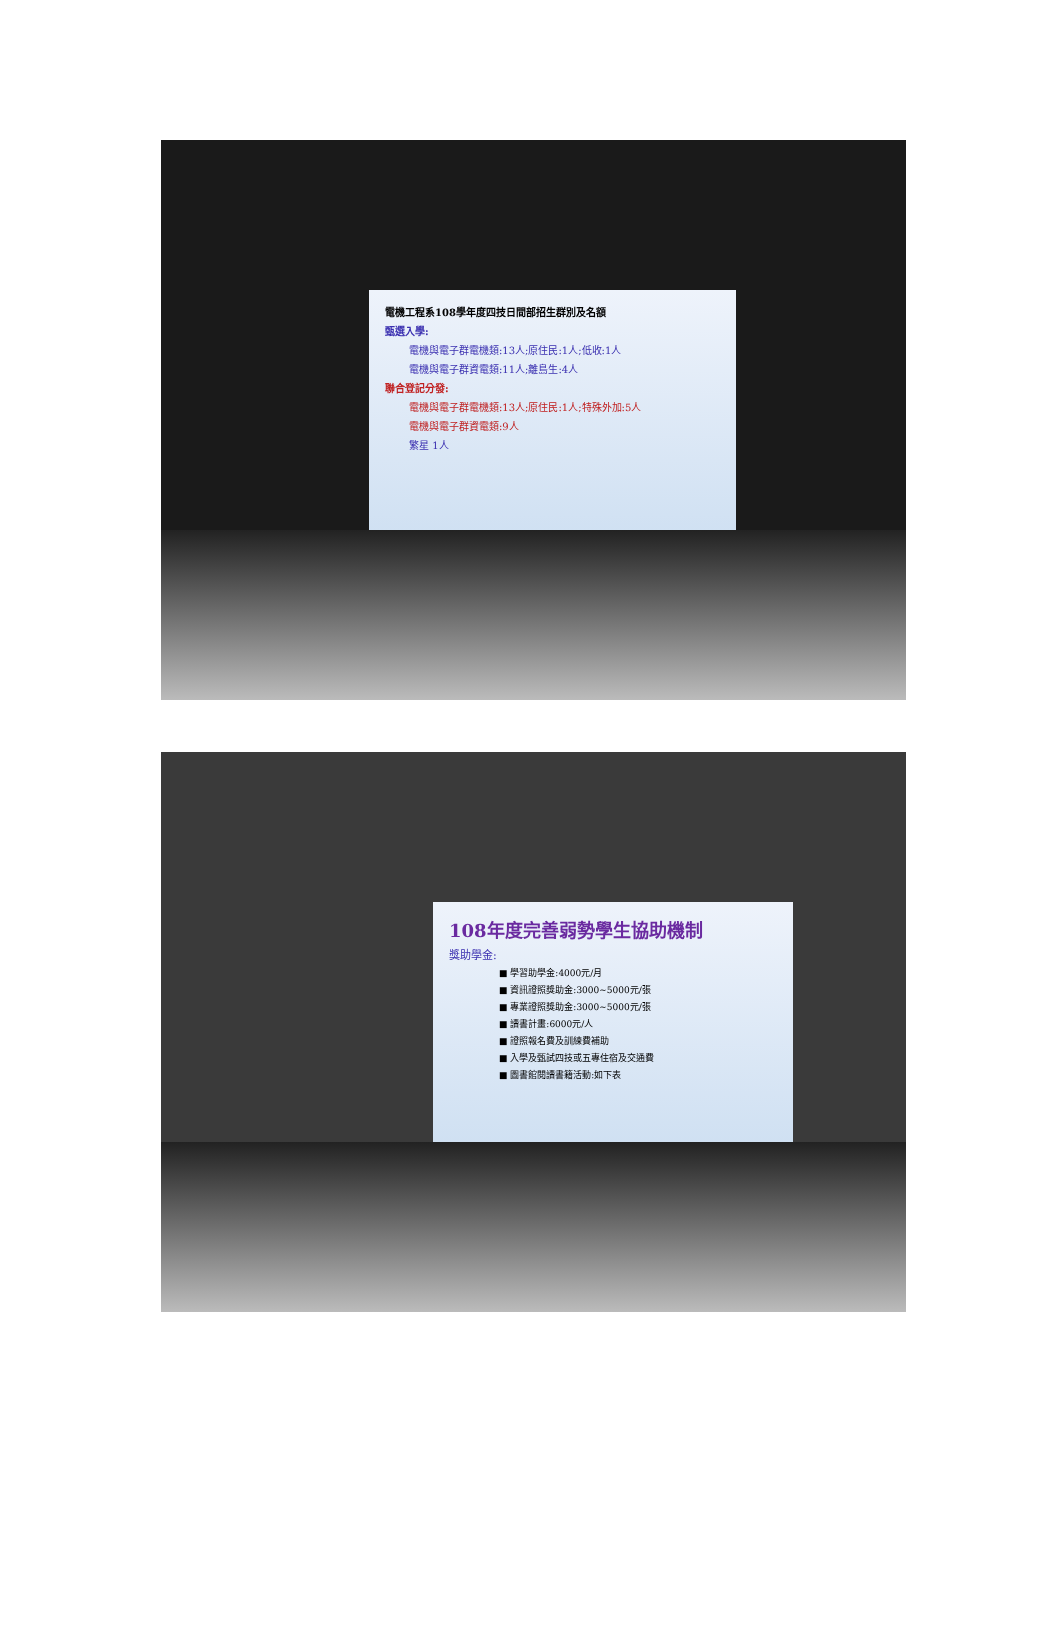電機工程系108學年度四技日間部招生群別及名額
甄選入學:
電機與電子群電機類:13人;原住民:1人;低收:1人
電機與電子群資電類:11人;離島生:4人
聯合登記分發:
電機與電子群電機類:13人;原住民:1人;特殊外加:5人
電機與電子群資電類:9人
繁星 1人
108年度完善弱勢學生協助機制
獎助學金:
■ 學習助學金:4000元/月
■ 資訊證照獎助金:3000~5000元/張
■ 專業證照獎助金:3000~5000元/張
■ 讀書計畫:6000元/人
■ 證照報名費及訓練費補助
■ 入學及甄試四技或五專住宿及交通費
■ 圖書館閱讀書籍活動:如下表